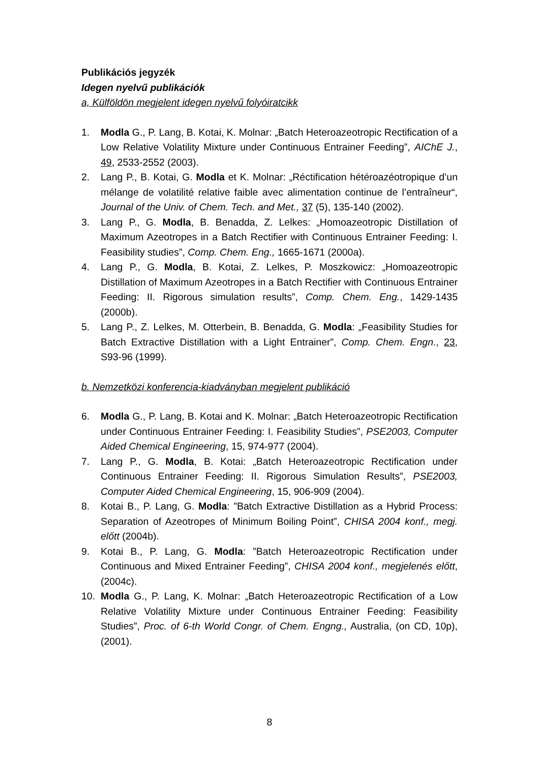Publikációs jegyzék
Idegen nyelvű publikációk
a, Külföldön megjelent idegen nyelvű folyóiratcikk
1. Modla G., P. Lang, B. Kotai, K. Molnar: „Batch Heteroazeotropic Rectification of a Low Relative Volatility Mixture under Continuous Entrainer Feeding”, AIChE J., 49, 2533-2552 (2003).
2. Lang P., B. Kotai, G. Modla et K. Molnar: „Réctification hétéroazéotropique d’un mélange de volatilité relative faible avec alimentation continue de l’entraîneur“, Journal of the Univ. of Chem. Tech. and Met., 37 (5), 135-140 (2002).
3. Lang P., G. Modla, B. Benadda, Z. Lelkes: „Homoazeotropic Distillation of Maximum Azeotropes in a Batch Rectifier with Continuous Entrainer Feeding: I. Feasibility studies”, Comp. Chem. Eng., 1665-1671 (2000a).
4. Lang P., G. Modla, B. Kotai, Z. Lelkes, P. Moszkowicz: „Homoazeotropic Distillation of Maximum Azeotropes in a Batch Rectifier with Continuous Entrainer Feeding: II. Rigorous simulation results”, Comp. Chem. Eng., 1429-1435 (2000b).
5. Lang P., Z. Lelkes, M. Otterbein, B. Benadda, G. Modla: „Feasibility Studies for Batch Extractive Distillation with a Light Entrainer”, Comp. Chem. Engn., 23, S93-96 (1999).
b. Nemzetközi konferencia-kiadványban megjelent publikáció
6. Modla G., P. Lang, B. Kotai and K. Molnar: „Batch Heteroazeotropic Rectification under Continuous Entrainer Feeding: I. Feasibility Studies”, PSE2003, Computer Aided Chemical Engineering, 15, 974-977 (2004).
7. Lang P., G. Modla, B. Kotai: „Batch Heteroazeotropic Rectification under Continuous Entrainer Feeding: II. Rigorous Simulation Results”, PSE2003, Computer Aided Chemical Engineering, 15, 906-909 (2004).
8. Kotai B., P. Lang, G. Modla: ”Batch Extractive Distillation as a Hybrid Process: Separation of Azeotropes of Minimum Boiling Point”, CHISA 2004 konf., megj. előtt (2004b).
9. Kotai B., P. Lang, G. Modla: ”Batch Heteroazeotropic Rectification under Continuous and Mixed Entrainer Feeding”, CHISA 2004 konf., megjelenés előtt, (2004c).
10. Modla G., P. Lang, K. Molnar: „Batch Heteroazeotropic Rectification of a Low Relative Volatility Mixture under Continuous Entrainer Feeding: Feasibility Studies”, Proc. of 6-th World Congr. of Chem. Engng., Australia, (on CD, 10p), (2001).
8